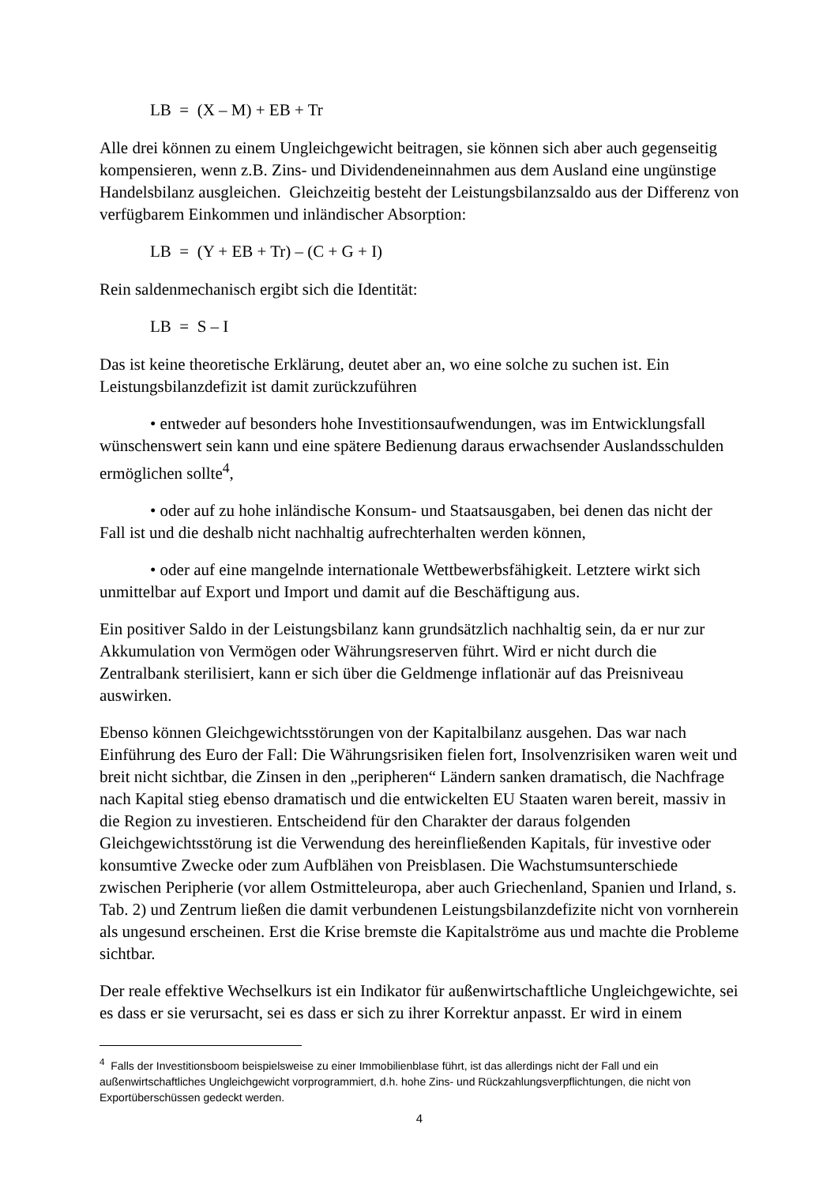LB = (X – M) + EB + Tr
Alle drei können zu einem Ungleichgewicht beitragen, sie können sich aber auch gegenseitig kompensieren, wenn z.B. Zins- und Dividendeneinnahmen aus dem Ausland eine ungünstige Handelsbilanz ausgleichen. Gleichzeitig besteht der Leistungsbilanzsaldo aus der Differenz von verfügbarem Einkommen und inländischer Absorption:
LB = (Y + EB + Tr) – (C + G + I)
Rein saldenmechanisch ergibt sich die Identität:
LB = S – I
Das ist keine theoretische Erklärung, deutet aber an, wo eine solche zu suchen ist. Ein Leistungsbilanzdefizit ist damit zurückzuführen
• entweder auf besonders hohe Investitionsaufwendungen, was im Entwicklungsfall wünschenswert sein kann und eine spätere Bedienung daraus erwachsender Auslandsschulden ermöglichen sollte<sup>4</sup>,
• oder auf zu hohe inländische Konsum- und Staatsausgaben, bei denen das nicht der Fall ist und die deshalb nicht nachhaltig aufrechterhalten werden können,
• oder auf eine mangelnde internationale Wettbewerbsfähigkeit. Letztere wirkt sich unmittelbar auf Export und Import und damit auf die Beschäftigung aus.
Ein positiver Saldo in der Leistungsbilanz kann grundsätzlich nachhaltig sein, da er nur zur Akkumulation von Vermögen oder Währungsreserven führt. Wird er nicht durch die Zentralbank sterilisiert, kann er sich über die Geldmenge inflationär auf das Preisniveau auswirken.
Ebenso können Gleichgewichtsstörungen von der Kapitalbilanz ausgehen. Das war nach Einführung des Euro der Fall: Die Währungsrisiken fielen fort, Insolvenzrisiken waren weit und breit nicht sichtbar, die Zinsen in den „peripheren“ Ländern sanken dramatisch, die Nachfrage nach Kapital stieg ebenso dramatisch und die entwickelten EU Staaten waren bereit, massiv in die Region zu investieren. Entscheidend für den Charakter der daraus folgenden Gleichgewichtsstörung ist die Verwendung des hereinfließenden Kapitals, für investive oder konsumtive Zwecke oder zum Aufblähen von Preisblasen. Die Wachstumsunterschiede zwischen Peripherie (vor allem Ostmitteleuropa, aber auch Griechenland, Spanien und Irland, s. Tab. 2) und Zentrum ließen die damit verbundenen Leistungsbilanzdefizite nicht von vornherein als ungesund erscheinen. Erst die Krise bremste die Kapitalströme aus und machte die Probleme sichtbar.
Der reale effektive Wechselkurs ist ein Indikator für außenwirtschaftliche Ungleichgewichte, sei es dass er sie verursacht, sei es dass er sich zu ihrer Korrektur anpasst. Er wird in einem
<sup>4</sup> Falls der Investitionsboom beispielsweise zu einer Immobilienblase führt, ist das allerdings nicht der Fall und ein außenwirtschaftliches Ungleichgewicht vorprogrammiert, d.h. hohe Zins- und Rückzahlungsverpflichtungen, die nicht von Exportüberschüssen gedeckt werden.
4